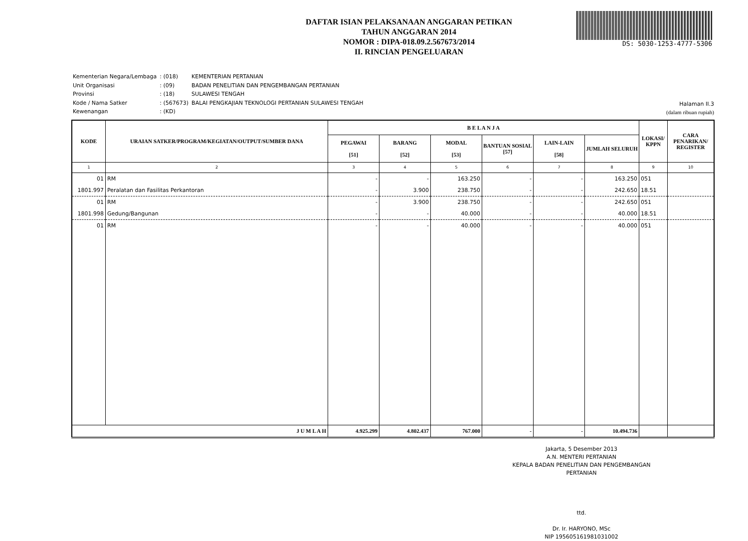DS: 5030-1253-4777-5306
DAFTAR ISIAN PELAKSANAAN ANGGARAN PETIKAN
TAHUN ANGGARAN 2014
NOMOR : DIPA-018.09.2.567673/2014
II. RINCIAN PENGELUARAN
| Kementerian Negara/Lembaga | : (018) | KEMENTERIAN PERTANIAN |
| Unit Organisasi | : (09) | BADAN PENELITIAN DAN PENGEMBANGAN PERTANIAN |
| Provinsi | : (18) | SULAWESI TENGAH |
| Kode / Nama Satker | : (567673) | BALAI PENGKAJIAN TEKNOLOGI PERTANIAN SULAWESI TENGAH |
| Kewenangan | : (KD) | |
Halaman II.3
(dalam ribuan rupiah)
| KODE | URAIAN SATKER/PROGRAM/KEGIATAN/OUTPUT/SUMBER DANA | B E L A N J A | | | | | | LOKASI/ KPPN | CARA PENARIKAN/ REGISTER |
| --- | --- | --- | --- | --- | --- | --- | --- | --- | --- |
| | | PEGAWAI [51] | BARANG [52] | MODAL [53] | BANTUAN SOSIAL [57] | LAIN-LAIN [58] | JUMLAH SELURUH | | |
| 1 | 2 | 3 | 4 | 5 | 6 | 7 | 8 | 9 | 10 |
| 01 | RM | - | - | 163.250 | - | - | 163.250 | 051 | |
| 1801.997 | Peralatan dan Fasilitas Perkantoran | - | 3.900 | 238.750 | - | - | 242.650 | 18.51 | |
| 01 | RM | - | 3.900 | 238.750 | - | - | 242.650 | 051 | |
| 1801.998 | Gedung/Bangunan | - | - | 40.000 | - | - | 40.000 | 18.51 | |
| 01 | RM | - | - | 40.000 | - | - | 40.000 | 051 | |
| J U M L A H | | 4.925.299 | 4.802.437 | 767.000 | - | - | 10.494.736 | | |
Jakarta, 5 Desember 2013
A.N. MENTERI PERTANIAN
KEPALA BADAN PENELITIAN DAN PENGEMBANGAN PERTANIAN
ttd.
Dr. Ir. HARYONO, MSc
NIP 195605161981031002